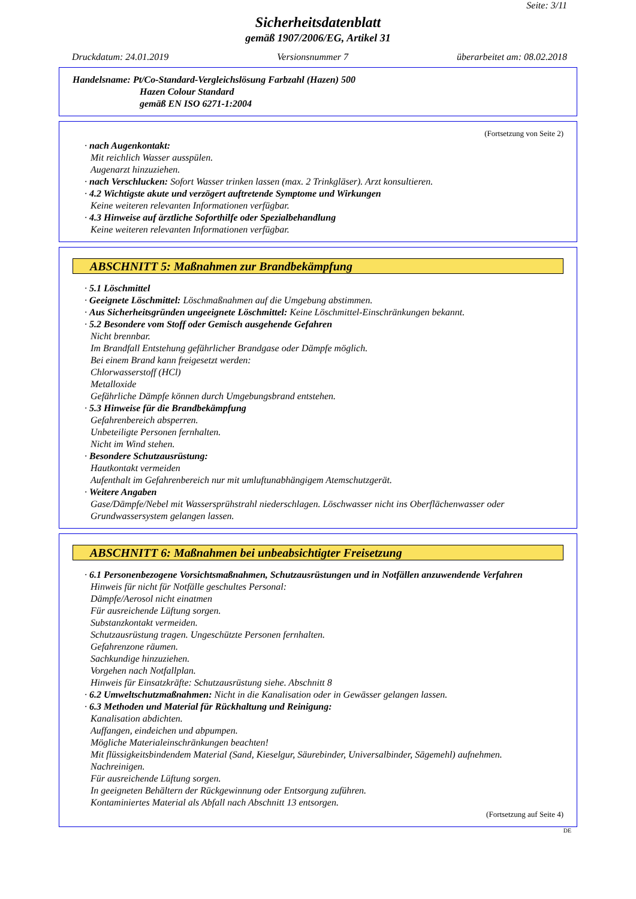Seite: 3/11
Sicherheitsdatenblatt
gemäß 1907/2006/EG, Artikel 31
Druckdatum: 24.01.2019 Versionsnummer 7 überarbeitet am: 08.02.2018
Handelsname: Pt/Co-Standard-Vergleichslösung Farbzahl (Hazen) 500
Hazen Colour Standard
gemäß EN ISO 6271-1:2004
(Fortsetzung von Seite 2)
· nach Augenkontakt:
Mit reichlich Wasser ausspülen.
Augenarzt hinzuziehen.
· nach Verschlucken: Sofort Wasser trinken lassen (max. 2 Trinkgläser). Arzt konsultieren.
· 4.2 Wichtigste akute und verzögert auftretende Symptome und Wirkungen
Keine weiteren relevanten Informationen verfügbar.
· 4.3 Hinweise auf ärztliche Soforthilfe oder Spezialbehandlung
Keine weiteren relevanten Informationen verfügbar.
ABSCHNITT 5: Maßnahmen zur Brandbekämpfung
· 5.1 Löschmittel
· Geeignete Löschmittel: Löschmaßnahmen auf die Umgebung abstimmen.
· Aus Sicherheitsgründen ungeeignete Löschmittel: Keine Löschmittel-Einschränkungen bekannt.
· 5.2 Besondere vom Stoff oder Gemisch ausgehende Gefahren
Nicht brennbar.
Im Brandfall Entstehung gefährlicher Brandgase oder Dämpfe möglich.
Bei einem Brand kann freigesetzt werden:
Chlorwasserstoff (HCl)
Metalloxide
Gefährliche Dämpfe können durch Umgebungsbrand entstehen.
· 5.3 Hinweise für die Brandbekämpfung
Gefahrenbereich absperren.
Unbeteiligte Personen fernhalten.
Nicht im Wind stehen.
· Besondere Schutzausrüstung:
Hautkontakt vermeiden
Aufenthalt im Gefahrenbereich nur mit umluftunabhängigem Atemschutzgerät.
· Weitere Angaben
Gase/Dämpfe/Nebel mit Wassersprühstrahl niederschlagen. Löschwasser nicht ins Oberflächenwasser oder Grundwassersystem gelangen lassen.
ABSCHNITT 6: Maßnahmen bei unbeabsichtigter Freisetzung
· 6.1 Personenbezogene Vorsichtsmaßnahmen, Schutzausrüstungen und in Notfällen anzuwendende Verfahren
Hinweis für nicht für Notfälle geschultes Personal:
Dämpfe/Aerosol nicht einatmen
Für ausreichende Lüftung sorgen.
Substanzkontakt vermeiden.
Schutzausrüstung tragen. Ungeschützte Personen fernhalten.
Gefahrenzone räumen.
Sachkundige hinzuziehen.
Vorgehen nach Notfallplan.
Hinweis für Einsatzkräfte: Schutzausrüstung siehe. Abschnitt 8
· 6.2 Umweltschutzmaßnahmen: Nicht in die Kanalisation oder in Gewässer gelangen lassen.
· 6.3 Methoden und Material für Rückhaltung und Reinigung:
Kanalisation abdichten.
Auffangen, eindeichen und abpumpen.
Mögliche Materialeinschränkungen beachten!
Mit flüssigkeitsbindendem Material (Sand, Kieselgur, Säurebinder, Universalbinder, Sägemehl) aufnehmen.
Nachreinigen.
Für ausreichende Lüftung sorgen.
In geeigneten Behältern der Rückgewinnung oder Entsorgung zuführen.
Kontaminiertes Material als Abfall nach Abschnitt 13 entsorgen.
(Fortsetzung auf Seite 4)
DE